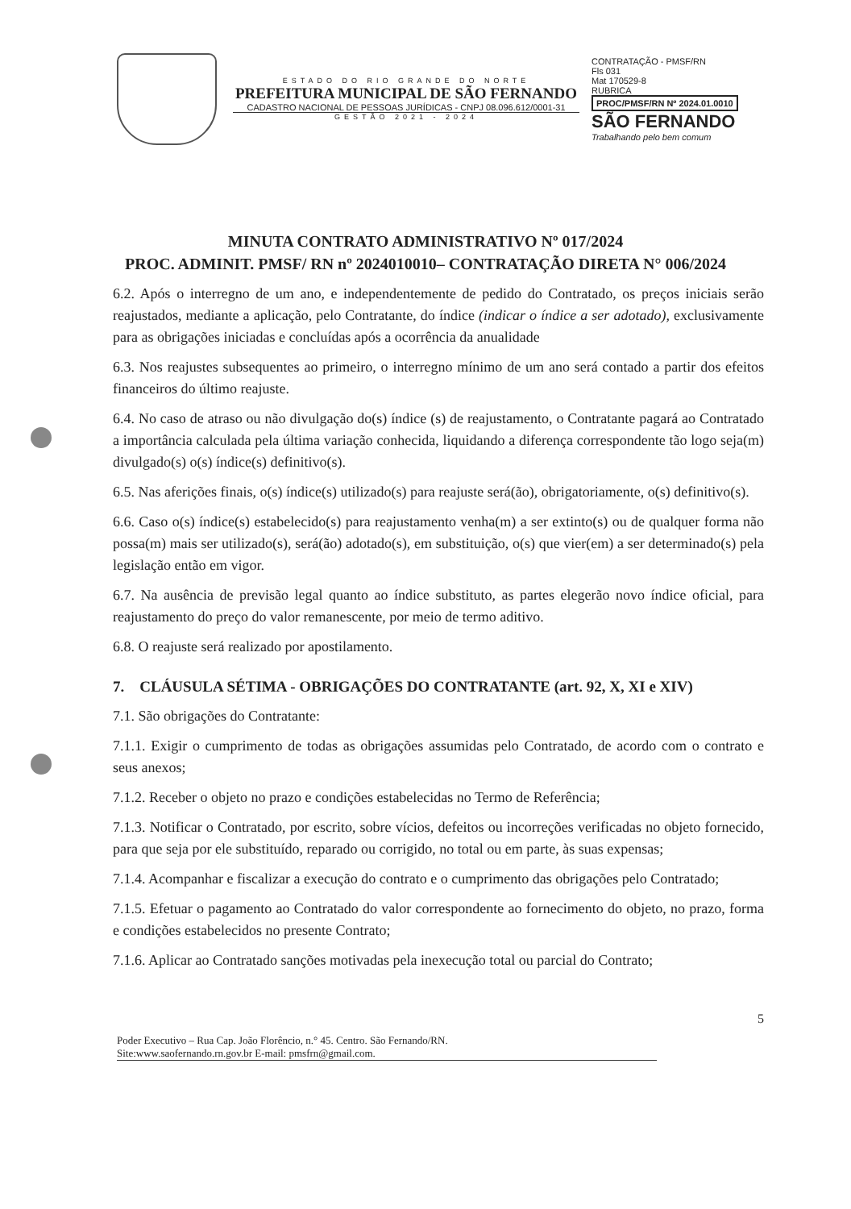ESTADO DO RIO GRANDE DO NORTE
PREFEITURA MUNICIPAL DE SÃO FERNANDO
CADASTRO NACIONAL DE PESSOAS JURÍDICAS - CNPJ 08.096.612/0001-31
GESTÃO 2021 - 2024
CONTRATAÇÃO - PMSF/RN
Fls 031
Mat 170529-8
RUBRICA
PROC/PMSF/RN Nº 2024.01.0010
SÃO FERNANDO
Trabalhando pelo bem comum
MINUTA CONTRATO ADMINISTRATIVO Nº 017/2024
PROC. ADMINIT. PMSF/ RN nº 2024010010– CONTRATAÇÃO DIRETA N° 006/2024
6.2. Após o interregno de um ano, e independentemente de pedido do Contratado, os preços iniciais serão reajustados, mediante a aplicação, pelo Contratante, do índice (indicar o índice a ser adotado), exclusivamente para as obrigações iniciadas e concluídas após a ocorrência da anualidade
6.3. Nos reajustes subsequentes ao primeiro, o interregno mínimo de um ano será contado a partir dos efeitos financeiros do último reajuste.
6.4. No caso de atraso ou não divulgação do(s) índice (s) de reajustamento, o Contratante pagará ao Contratado a importância calculada pela última variação conhecida, liquidando a diferença correspondente tão logo seja(m) divulgado(s) o(s) índice(s) definitivo(s).
6.5. Nas aferições finais, o(s) índice(s) utilizado(s) para reajuste será(ão), obrigatoriamente, o(s) definitivo(s).
6.6. Caso o(s) índice(s) estabelecido(s) para reajustamento venha(m) a ser extinto(s) ou de qualquer forma não possa(m) mais ser utilizado(s), será(ão) adotado(s), em substituição, o(s) que vier(em) a ser determinado(s) pela legislação então em vigor.
6.7. Na ausência de previsão legal quanto ao índice substituto, as partes elegerão novo índice oficial, para reajustamento do preço do valor remanescente, por meio de termo aditivo.
6.8. O reajuste será realizado por apostilamento.
7. CLÁUSULA SÉTIMA - OBRIGAÇÕES DO CONTRATANTE (art. 92, X, XI e XIV)
7.1. São obrigações do Contratante:
7.1.1. Exigir o cumprimento de todas as obrigações assumidas pelo Contratado, de acordo com o contrato e seus anexos;
7.1.2. Receber o objeto no prazo e condições estabelecidas no Termo de Referência;
7.1.3. Notificar o Contratado, por escrito, sobre vícios, defeitos ou incorreções verificadas no objeto fornecido, para que seja por ele substituído, reparado ou corrigido, no total ou em parte, às suas expensas;
7.1.4. Acompanhar e fiscalizar a execução do contrato e o cumprimento das obrigações pelo Contratado;
7.1.5. Efetuar o pagamento ao Contratado do valor correspondente ao fornecimento do objeto, no prazo, forma e condições estabelecidos no presente Contrato;
7.1.6. Aplicar ao Contratado sanções motivadas pela inexecução total ou parcial do Contrato;
5
Poder Executivo – Rua Cap. João Florêncio, n.° 45. Centro. São Fernando/RN.
Site:www.saofernando.rn.gov.br E-mail: pmsfrn@gmail.com.